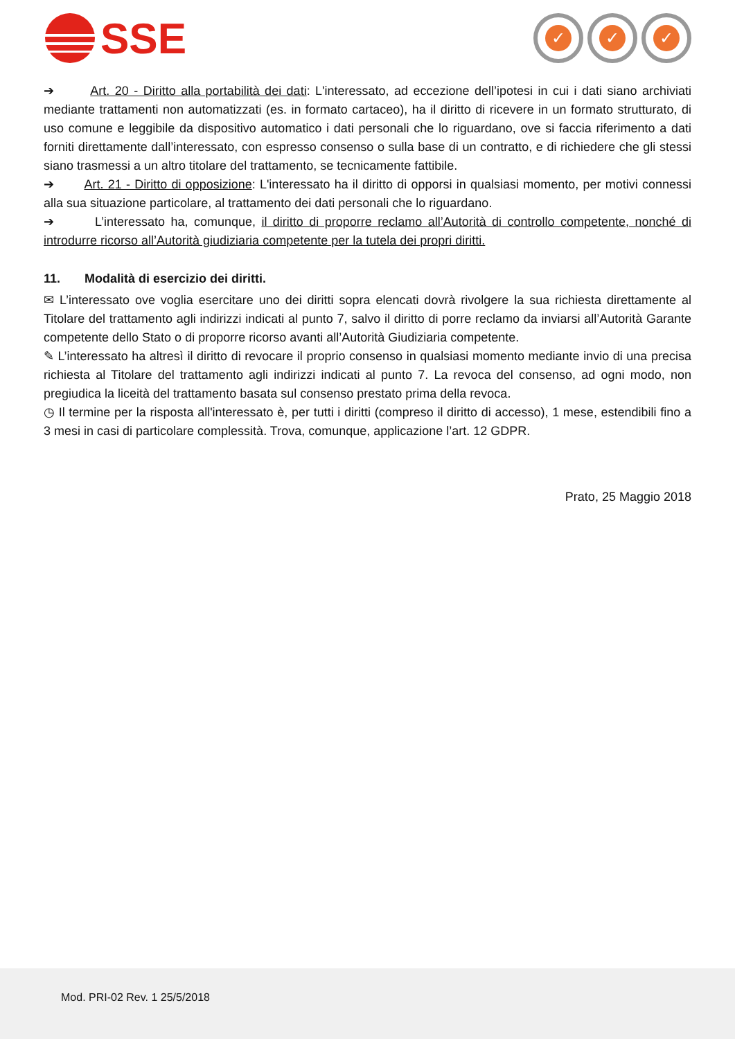SSE
✓ ✓ ✓
➔ Art. 20 - Diritto alla portabilità dei dati: L'interessato, ad eccezione dell’ipotesi in cui i dati siano archiviati mediante trattamenti non automatizzati (es. in formato cartaceo), ha il diritto di ricevere in un formato strutturato, di uso comune e leggibile da dispositivo automatico i dati personali che lo riguardano, ove si faccia riferimento a dati forniti direttamente dall’interessato, con espresso consenso o sulla base di un contratto, e di richiedere che gli stessi siano trasmessi a un altro titolare del trattamento, se tecnicamente fattibile.
➔ Art. 21 - Diritto di opposizione: L'interessato ha il diritto di opporsi in qualsiasi momento, per motivi connessi alla sua situazione particolare, al trattamento dei dati personali che lo riguardano.
➔ L’interessato ha, comunque, il diritto di proporre reclamo all’Autorità di controllo competente, nonché di introdurre ricorso all’Autorità giudiziaria competente per la tutela dei propri diritti.
11. Modalità di esercizio dei diritti.
✉ L’interessato ove voglia esercitare uno dei diritti sopra elencati dovrà rivolgere la sua richiesta direttamente al Titolare del trattamento agli indirizzi indicati al punto 7, salvo il diritto di porre reclamo da inviarsi all’Autorità Garante competente dello Stato o di proporre ricorso avanti all’Autorità Giudiziaria competente.
✎ L’interessato ha altresì il diritto di revocare il proprio consenso in qualsiasi momento mediante invio di una precisa richiesta al Titolare del trattamento agli indirizzi indicati al punto 7. La revoca del consenso, ad ogni modo, non pregiudica la liceità del trattamento basata sul consenso prestato prima della revoca.
◷ Il termine per la risposta all'interessato è, per tutti i diritti (compreso il diritto di accesso), 1 mese, estendibili fino a 3 mesi in casi di particolare complessità. Trova, comunque, applicazione l’art. 12 GDPR.
Prato, 25 Maggio 2018
Mod. PRI-02 Rev. 1 25/5/2018